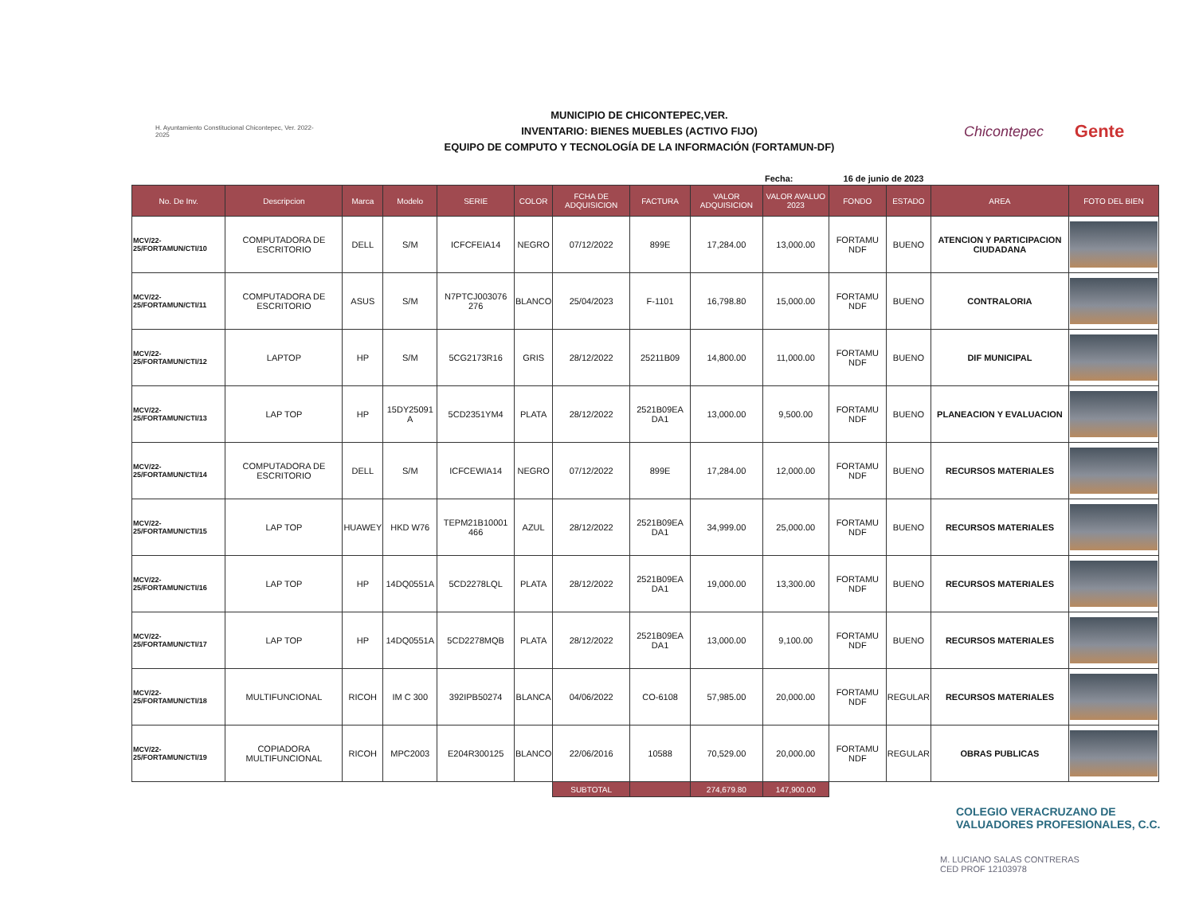H. Ayuntamiento Constitucional Chicontepec, Ver. 2022-2025
MUNICIPIO DE CHICONTEPEC,VER.
INVENTARIO: BIENES MUEBLES (ACTIVO FIJO)
EQUIPO DE COMPUTO Y TECNOLOGÍA DE LA INFORMACIÓN (FORTAMUN-DF)
Chicontepec
Gente
Fecha: 16 de junio de 2023
| No. De Inv. | Descripcion | Marca | Modelo | SERIE | COLOR | FCHA DE ADQUISICION | FACTURA | VALOR ADQUISICION | VALOR AVALUO 2023 | FONDO | ESTADO | AREA | FOTO DEL BIEN |
| --- | --- | --- | --- | --- | --- | --- | --- | --- | --- | --- | --- | --- | --- |
| MCV/22-25/FORTAMUN/CTI/10 | COMPUTADORA DE ESCRITORIO | DELL | S/M | ICFCFEIA14 | NEGRO | 07/12/2022 | 899E | 17,284.00 | 13,000.00 | FORTAMU NDF | BUENO | ATENCION Y PARTICIPACION CIUDADANA | |
| MCV/22-25/FORTAMUN/CTI/11 | COMPUTADORA DE ESCRITORIO | ASUS | S/M | N7PTCJ003076 276 | BLANCO | 25/04/2023 | F-1101 | 16,798.80 | 15,000.00 | FORTAMU NDF | BUENO | CONTRALORIA | |
| MCV/22-25/FORTAMUN/CTI/12 | LAPTOP | HP | S/M | 5CG2173R16 | GRIS | 28/12/2022 | 25211B09 | 14,800.00 | 11,000.00 | FORTAMU NDF | BUENO | DIF MUNICIPAL | |
| MCV/22-25/FORTAMUN/CTI/13 | LAP TOP | HP | 15DY25091 A | 5CD2351YM4 | PLATA | 28/12/2022 | 2521B09EA DA1 | 13,000.00 | 9,500.00 | FORTAMU NDF | BUENO | PLANEACION Y EVALUACION | |
| MCV/22-25/FORTAMUN/CTI/14 | COMPUTADORA DE ESCRITORIO | DELL | S/M | ICFCEWIA14 | NEGRO | 07/12/2022 | 899E | 17,284.00 | 12,000.00 | FORTAMU NDF | BUENO | RECURSOS MATERIALES | |
| MCV/22-25/FORTAMUN/CTI/15 | LAP TOP | HUAWEY | HKD W76 | TEPM21B10001 466 | AZUL | 28/12/2022 | 2521B09EA DA1 | 34,999.00 | 25,000.00 | FORTAMU NDF | BUENO | RECURSOS MATERIALES | |
| MCV/22-25/FORTAMUN/CTI/16 | LAP TOP | HP | 14DQ0551A | 5CD2278LQL | PLATA | 28/12/2022 | 2521B09EA DA1 | 19,000.00 | 13,300.00 | FORTAMU NDF | BUENO | RECURSOS MATERIALES | |
| MCV/22-25/FORTAMUN/CTI/17 | LAP TOP | HP | 14DQ0551A | 5CD2278MQB | PLATA | 28/12/2022 | 2521B09EA DA1 | 13,000.00 | 9,100.00 | FORTAMU NDF | BUENO | RECURSOS MATERIALES | |
| MCV/22-25/FORTAMUN/CTI/18 | MULTIFUNCIONAL | RICOH | IM C 300 | 392IPB50274 | BLANCA | 04/06/2022 | CO-6108 | 57,985.00 | 20,000.00 | FORTAMU NDF | REGULAR | RECURSOS MATERIALES | |
| MCV/22-25/FORTAMUN/CTI/19 | COPIADORA MULTIFUNCIONAL | RICOH | MPC2003 | E204R300125 | BLANCO | 22/06/2016 | 10588 | 70,529.00 | 20,000.00 | FORTAMU NDF | REGULAR | OBRAS PUBLICAS | |
| | | | | | | SUBTOTAL | | 274,679.80 | 147,900.00 | | | | |
COLEGIO VERACRUZANO DE
VALUADORES PROFESIONALES, C.C.
M. LUCIANO SALAS CONTRERAS
CED PROF 12103978